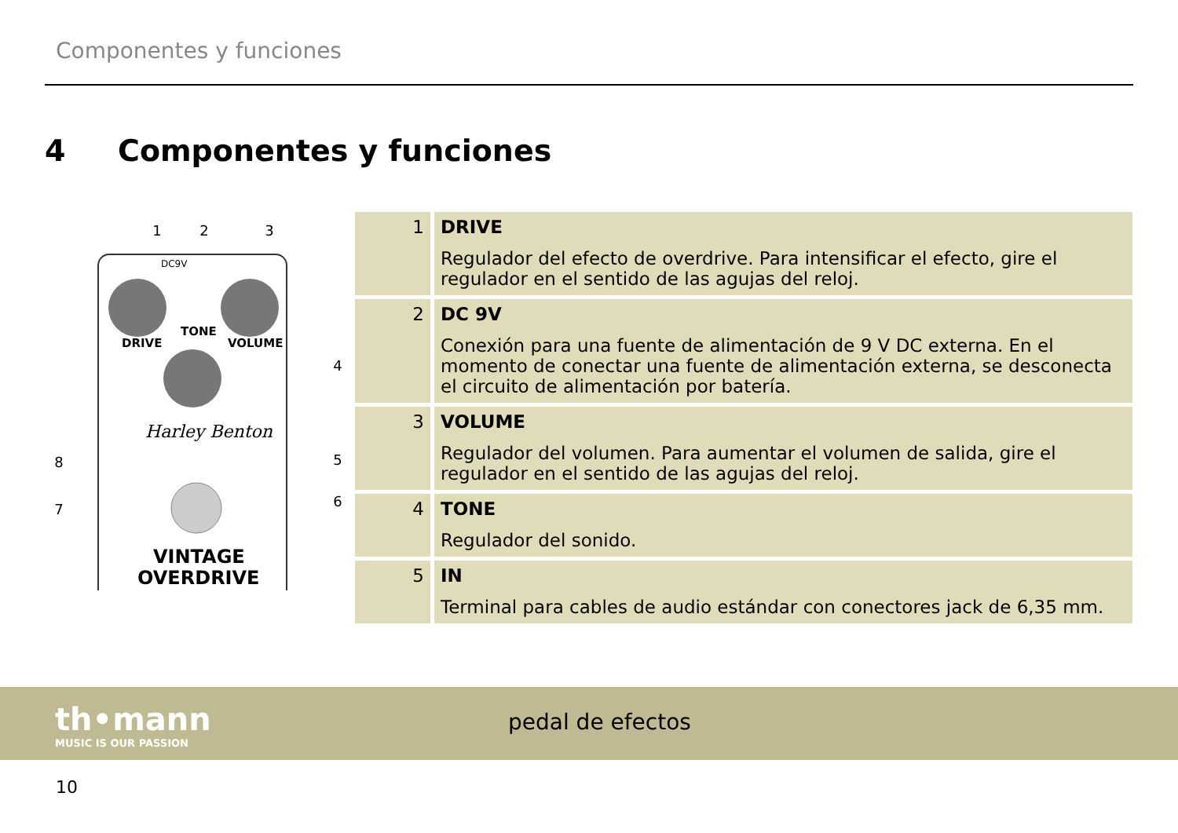Componentes y funciones
4 Componentes y funciones
DRIVE
TONE
VOLUME
DC9V
Harley Benton
VINTAGE
OVERDRIVE
1
2
3
4
5
6
7
8
| 1 | DRIVE Regulador del efecto de overdrive. Para intensificar el efecto, gire el regulador en el sentido de las agujas del reloj. |
| 2 | DC 9V Conexión para una fuente de alimentación de 9 V DC externa. En el momento de conectar una fuente de alimentación externa, se desconecta el circuito de alimen­tación por batería. |
| 3 | VOLUME Regulador del volumen. Para aumentar el volumen de salida, gire el regulador en el sentido de las agujas del reloj. |
| 4 | TONE Regulador del sonido. |
| 5 | IN Terminal para cables de audio estándar con conectores jack de 6,35 mm. |
th•mann
MUSIC IS OUR PASSION
pedal de efectos
10